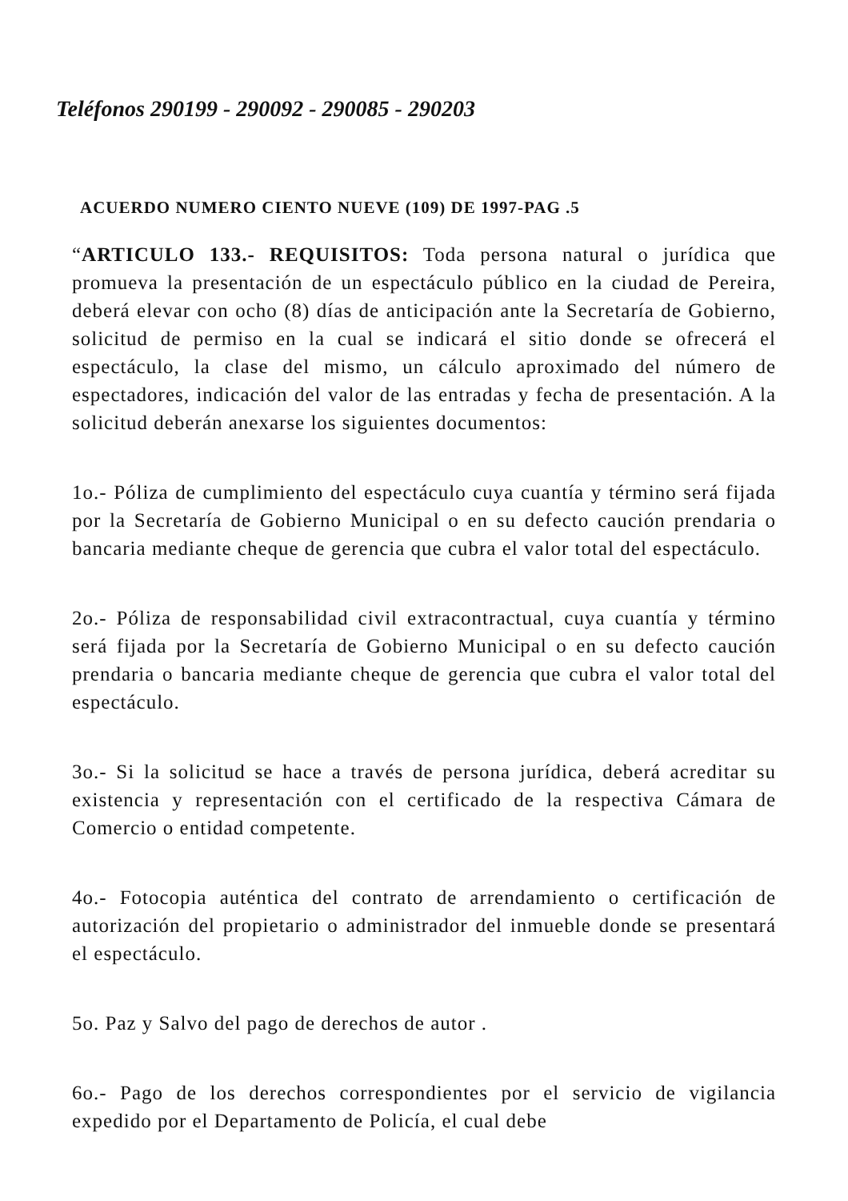Teléfonos 290199 - 290092 - 290085 - 290203
ACUERDO NUMERO CIENTO NUEVE (109) DE 1997-PAG .5
“ARTICULO 133.- REQUISITOS: Toda persona natural o jurídica que promueva la presentación de un espectáculo público en la ciudad de Pereira, deberá elevar con ocho (8) días de anticipación ante la Secretaría de Gobierno, solicitud de permiso en la cual se indicará el sitio donde se ofrecerá el espectáculo, la clase del mismo, un cálculo aproximado del número de espectadores, indicación del valor de las entradas y fecha de presentación. A la solicitud deberán anexarse los siguientes documentos:
1o.- Póliza de cumplimiento del espectáculo cuya cuantía y término será fijada por la Secretaría de Gobierno Municipal o en su defecto caución prendaria o bancaria mediante cheque de gerencia que cubra el valor total del espectáculo.
2o.- Póliza de responsabilidad civil extracontractual, cuya cuantía y término será fijada por la Secretaría de Gobierno Municipal o en su defecto caución prendaria o bancaria mediante cheque de gerencia que cubra el valor total del espectáculo.
3o.- Si la solicitud se hace a través de persona jurídica, deberá acreditar su existencia y representación con el certificado de la respectiva Cámara de Comercio o entidad competente.
4o.- Fotocopia auténtica del contrato de arrendamiento o certificación de autorización del propietario o administrador del inmueble donde se presentará el espectáculo.
5o. Paz y Salvo del pago de derechos de autor .
6o.- Pago de los derechos correspondientes por el servicio de vigilancia expedido por el Departamento de Policía, el cual debe